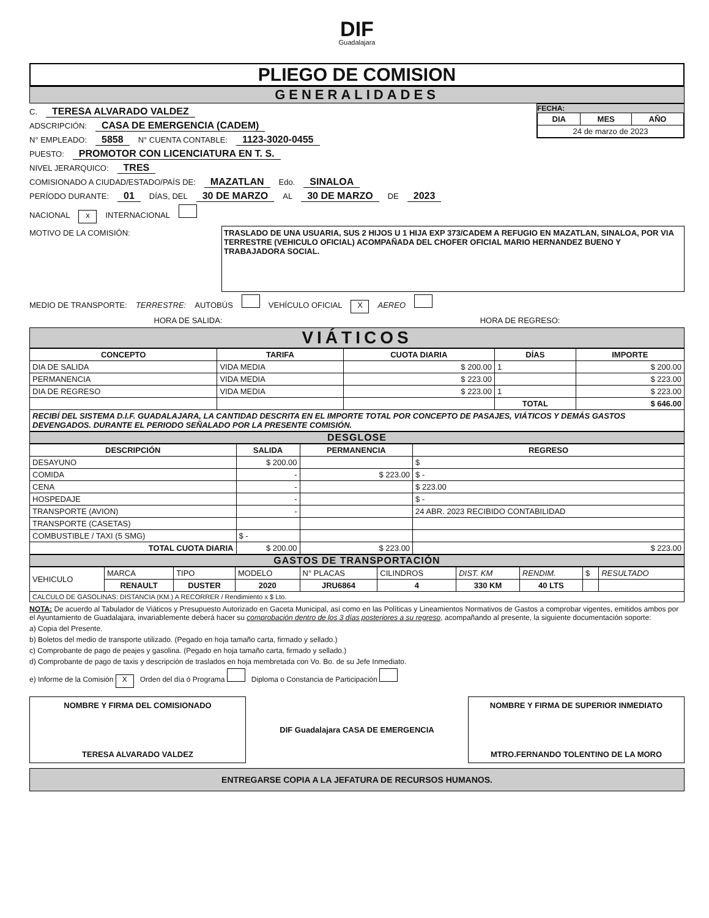DIF
Guadalajara
PLIEGO DE COMISION
GENERALIDADES
FECHA:
| DIA | MES | AÑO |
| --- | --- | --- |
| 24 de marzo de 2023 | | |
C. TERESA ALVARADO VALDEZ
ADSCRIPCIÓN: CASA DE EMERGENCIA (CADEM)
N° EMPLEADO: 5858 N° CUENTA CONTABLE: 1123-3020-0455
PUESTO: PROMOTOR CON LICENCIATURA EN T. S.
NIVEL JERARQUICO: TRES
COMISIONADO A CIUDAD/ESTADO/PAÍS DE: MAZATLAN Edo. SINALOA
PERÍODO DURANTE: 01 DÍAS, DEL 30 DE MARZO AL 30 DE MARZO DE 2023
NACIONAL x INTERNACIONAL
MOTIVO DE LA COMISIÓN:
TRASLADO DE UNA USUARIA, SUS 2 HIJOS U 1 HIJA EXP 373/CADEM A REFUGIO EN MAZATLAN, SINALOA, POR VIA TERRESTRE (VEHICULO OFICIAL) ACOMPAÑADA DEL CHOFER OFICIAL MARIO HERNANDEZ BUENO Y TRABAJADORA SOCIAL.
MEDIO DE TRANSPORTE: TERRESTRE: AUTOBÚS VEHÍCULO OFICIAL X AEREO
HORA DE SALIDA: HORA DE REGRESO:
VIÁTICOS
| CONCEPTO | TARIFA | CUOTA DIARIA | DÍAS | IMPORTE |
| --- | --- | --- | --- | --- |
| DIA DE SALIDA | VIDA MEDIA | $ 200.00 | 1 | $ 200.00 |
| PERMANENCIA | VIDA MEDIA | $ 223.00 | | $ 223.00 |
| DIA DE REGRESO | VIDA MEDIA | $ 223.00 | 1 | $ 223.00 |
| | | | TOTAL | $ 646.00 |
| RECIBÍ DEL SISTEMA D.I.F. GUADALAJARA, LA CANTIDAD DESCRITA EN EL IMPORTE TOTAL POR CONCEPTO DE PASAJES, VIÁTICOS Y DEMÁS GASTOS DEVENGADOS. DURANTE EL PERIODO SEÑALADO POR LA PRESENTE COMISIÓN. | | | | |
DESGLOSE
| DESCRIPCIÓN | SALIDA | PERMANENCIA | REGRESO |
| --- | --- | --- | --- |
| DESAYUNO | $ 200.00 | | $ |
| COMIDA | - | $ 223.00 | $ - |
| CENA | - | | $ 223.00 |
| HOSPEDAJE | - | | $ - |
| TRANSPORTE (AVION) | - | | 24 ABR. 2023 RECIBIDO CONTABILIDAD |
| TRANSPORTE (CASETAS) | | | |
| COMBUSTIBLE / TAXI (5 SMG) | $ - | | |
| TOTAL CUOTA DIARIA | $ 200.00 | $ 223.00 | $ 223.00 |
GASTOS DE TRANSPORTACIÓN
| VEHICULO | MARCA | TIPO | MODELO | N° PLACAS | CILINDROS | DIST. KM | RENDIM. | $ | RESULTADO |
| | RENAULT | DUSTER | 2020 | JRU6864 | 4 | 330 KM | 40 LTS | | |
| CALCULO DE GASOLINAS: DISTANCIA (KM.) A RECORRER / Rendimiento x $ Lto. | | | | | | | | | |
NOTA: De acuerdo al Tabulador de Viáticos y Presupuesto Autorizado en Gaceta Municipal, así como en las Políticas y Lineamientos Normativos de Gastos a comprobar vigentes, emitidos ambos por el Ayuntamiento de Guadalajara, invariablemente deberá hacer su comprobación dentro de los 3 días posteriores a su regreso, acompañando al presente, la siguiente documentación soporte:
a) Copia del Presente.
b) Boletos del medio de transporte utilizado. (Pegado en hoja tamaño carta, firmado y sellado.)
c) Comprobante de pago de peajes y gasolina. (Pegado en hoja tamaño carta, firmado y sellado.)
d) Comprobante de pago de taxis y descripción de traslados en hoja membretada con Vo. Bo. de su Jefe Inmediato.
e) Informe de la Comisión X Orden del día ó Programa Diploma o Constancia de Participación
NOMBRE Y FIRMA DEL COMISIONADO
TERESA ALVARADO VALDEZ
DIF Guadalajara CASA DE EMERGENCIA
NOMBRE Y FIRMA DE SUPERIOR INMEDIATO
MTRO.FERNANDO TOLENTINO DE LA MORO
ENTREGARSE COPIA A LA JEFATURA DE RECURSOS HUMANOS.